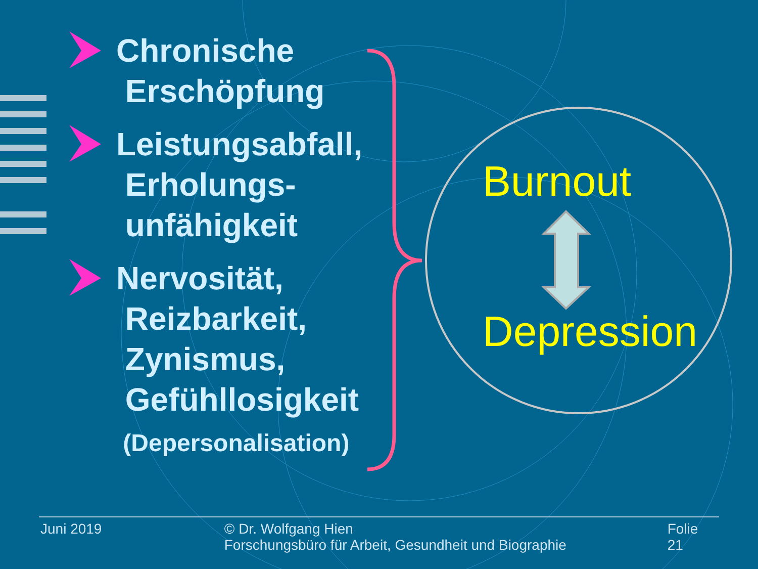Chronische
Erschöpfung
Leistungsabfall,
Erholungs-
unfähigkeit
Nervosität,
Reizbarkeit,
Zynismus,
Gefühllosigkeit
(Depersonalisation)
Burnout
Depression
Juni 2019 © Dr. Wolfgang Hien
Forschungsbüro für Arbeit, Gesundheit und Biographie
Folie 21